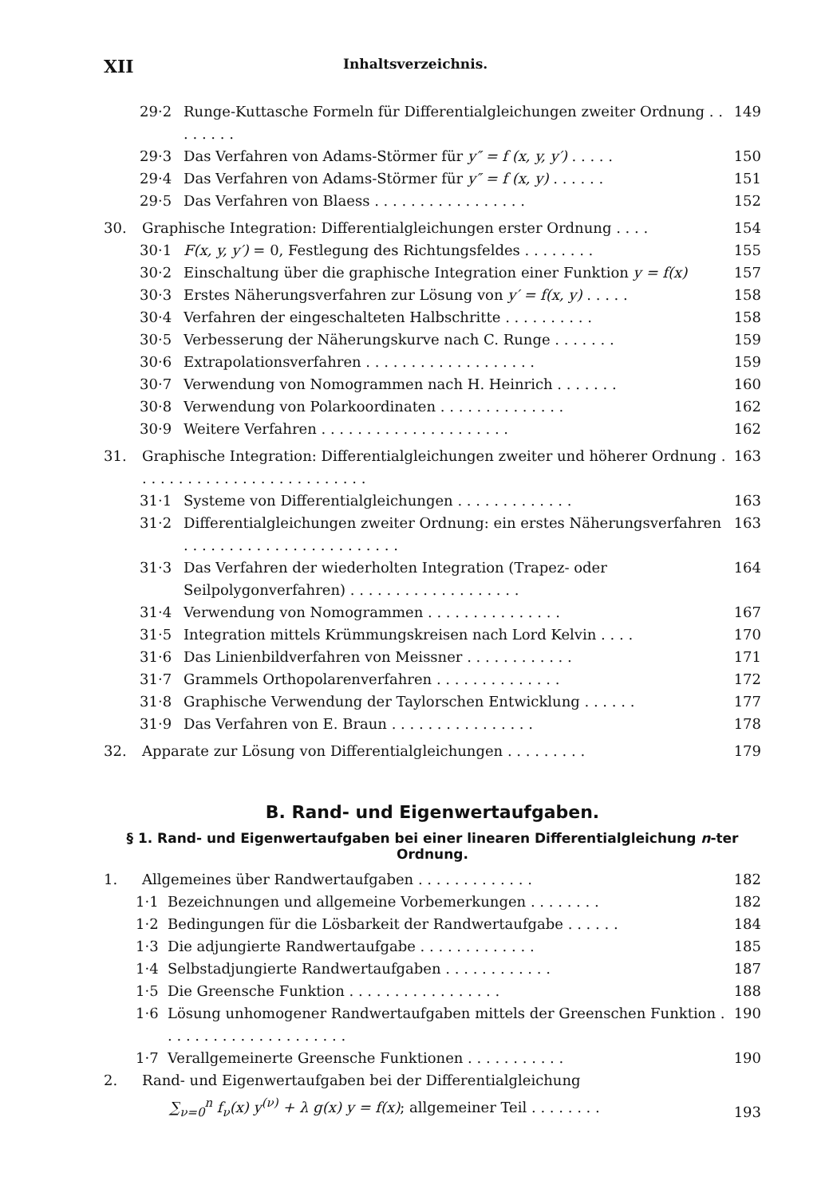XII Inhaltsverzeichnis.
29·2 Runge-Kuttasche Formeln für Differentialgleichungen zweiter Ordnung . . . . . . . . 149
29·3 Das Verfahren von Adams-Störmer für y″ = f (x, y, y′) . . . . . 150
29·4 Das Verfahren von Adams-Störmer für y″ = f (x, y) . . . . . . 151
29·5 Das Verfahren von Blaess . . . . . . . . . . . . . . . . . 152
30. Graphische Integration: Differentialgleichungen erster Ordnung . . . . 154
30·1 F(x, y, y′) = 0, Festlegung des Richtungsfeldes . . . . . . . . 155
30·2 Einschaltung über die graphische Integration einer Funktion y = f(x) 157
30·3 Erstes Näherungsverfahren zur Lösung von y′ = f(x, y) . . . . . 158
30·4 Verfahren der eingeschalteten Halbschritte . . . . . . . . . . 158
30·5 Verbesserung der Näherungskurve nach C. Runge . . . . . . . 159
30·6 Extrapolationsverfahren . . . . . . . . . . . . . . . . . . . 159
30·7 Verwendung von Nomogrammen nach H. Heinrich . . . . . . . 160
30·8 Verwendung von Polarkoordinaten . . . . . . . . . . . . . . 162
30·9 Weitere Verfahren . . . . . . . . . . . . . . . . . . . . . 162
31. Graphische Integration: Differentialgleichungen zweiter und höherer Ordnung . . . . . . . . . . . . . . . . . . . . . . . . . . 163
31·1 Systeme von Differentialgleichungen . . . . . . . . . . . . . 163
31·2 Differentialgleichungen zweiter Ordnung: ein erstes Näherungsverfahren . . . . . . . . . . . . . . . . . . . . . . . . 163
31·3 Das Verfahren der wiederholten Integration (Trapez- oder Seilpolygonverfahren) . . . . . . . . . . . . . . . . . . . 164
31·4 Verwendung von Nomogrammen . . . . . . . . . . . . . . . 167
31·5 Integration mittels Krümmungskreisen nach Lord Kelvin . . . . 170
31·6 Das Linienbildverfahren von Meissner . . . . . . . . . . . . 171
31·7 Grammels Orthopolarenverfahren . . . . . . . . . . . . . . 172
31·8 Graphische Verwendung der Taylorschen Entwicklung . . . . . . 177
31·9 Das Verfahren von E. Braun . . . . . . . . . . . . . . . . 178
32. Apparate zur Lösung von Differentialgleichungen . . . . . . . . . 179
B. Rand- und Eigenwertaufgaben.
§ 1. Rand- und Eigenwertaufgaben bei einer linearen Differentialgleichung n-ter Ordnung.
1. Allgemeines über Randwertaufgaben . . . . . . . . . . . . . 182
1·1 Bezeichnungen und allgemeine Vorbemerkungen . . . . . . . . 182
1·2 Bedingungen für die Lösbarkeit der Randwertaufgabe . . . . . . 184
1·3 Die adjungierte Randwertaufgabe . . . . . . . . . . . . . 185
1·4 Selbstadjungierte Randwertaufgaben . . . . . . . . . . . . 187
1·5 Die Greensche Funktion . . . . . . . . . . . . . . . . . 188
1·6 Lösung unhomogener Randwertaufgaben mittels der Greenschen Funktion . . . . . . . . . . . . . . . . . . . . . 190
1·7 Verallgemeinerte Greensche Funktionen . . . . . . . . . . . 190
2. Rand- und Eigenwertaufgaben bei der Differentialgleichung
∑<sub>ν=0</sub><sup>n</sup> f<sub>ν</sub>(x) y<sup>(ν)</sup> + λ g(x) y = f(x); allgemeiner Teil . . . . . . . . 193